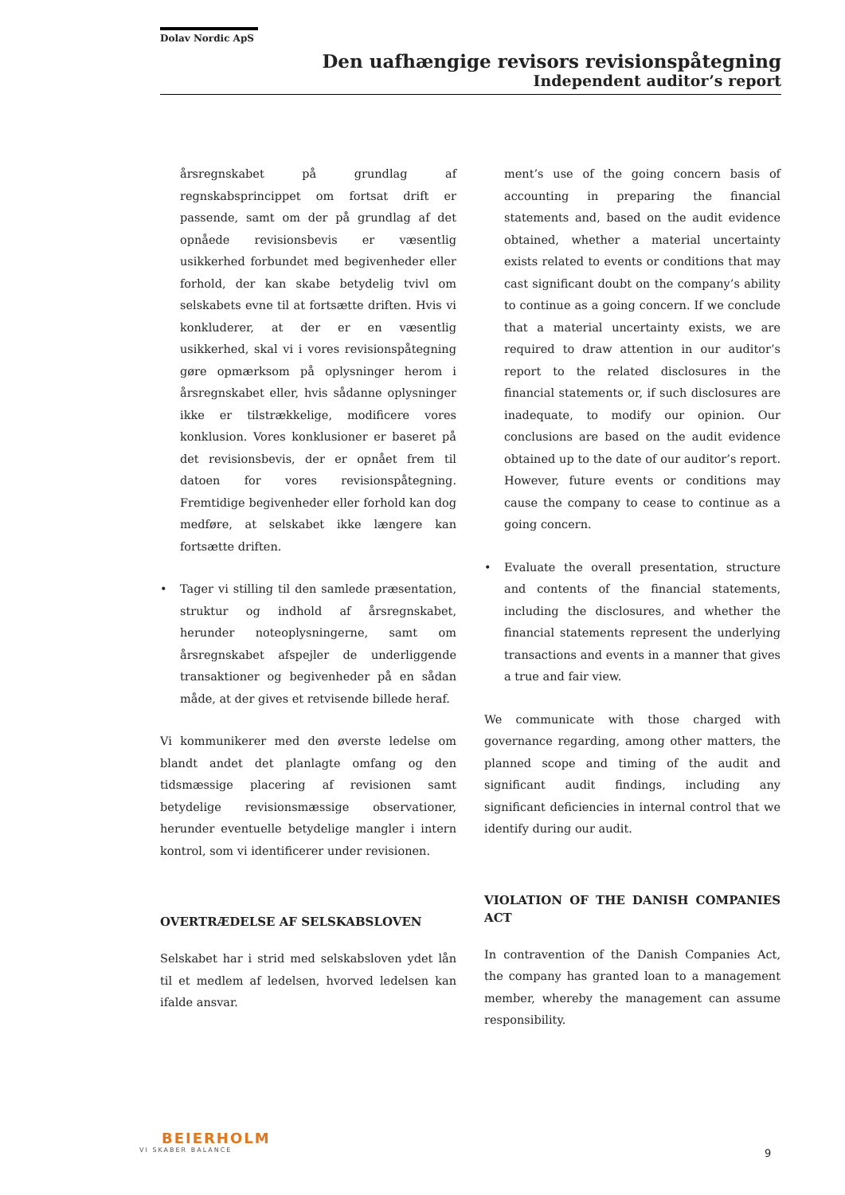Dolav Nordic ApS
Den uafhængige revisors revisionspåtegning
Independent auditor’s report
årsregnskabet på grundlag af regnskabsprincippet om fortsat drift er passende, samt om der på grundlag af det opnåede revisionsbevis er væsentlig usikkerhed forbundet med begivenheder eller forhold, der kan skabe betydelig tvivl om selskabets evne til at fortsætte driften. Hvis vi konkluderer, at der er en væsentlig usikkerhed, skal vi i vores revisionspåtegning gøre opmærksom på oplysninger herom i årsregnskabet eller, hvis sådanne oplysninger ikke er tilstrækkelige, modificere vores konklusion. Vores konklusioner er baseret på det revisionsbevis, der er opnået frem til datoen for vores revisionspåtegning. Fremtidige begivenheder eller forhold kan dog medføre, at selskabet ikke længere kan fortsætte driften.
• Tager vi stilling til den samlede præsentation, struktur og indhold af årsregnskabet, herunder noteoplysningerne, samt om årsregnskabet afspejler de underliggende transaktioner og begivenheder på en sådan måde, at der gives et retvisende billede heraf.
Vi kommunikerer med den øverste ledelse om blandt andet det planlagte omfang og den tidsmæssige placering af revisionen samt betydelige revisionsmæssige observationer, herunder eventuelle betydelige mangler i intern kontrol, som vi identificerer under revisionen.
OVERTRÆDELSE AF SELSKABSLOVEN
Selskabet har i strid med selskabsloven ydet lån til et medlem af ledelsen, hvorved ledelsen kan ifalde ansvar.
ment’s use of the going concern basis of accounting in preparing the financial statements and, based on the audit evidence obtained, whether a material uncertainty exists related to events or conditions that may cast significant doubt on the company’s ability to continue as a going concern. If we conclude that a material uncertainty exists, we are required to draw attention in our auditor’s report to the related disclosures in the financial statements or, if such disclosures are inadequate, to modify our opinion. Our conclusions are based on the audit evidence obtained up to the date of our auditor’s report. However, future events or conditions may cause the company to cease to continue as a going concern.
• Evaluate the overall presentation, structure and contents of the financial statements, including the disclosures, and whether the financial statements represent the underlying transactions and events in a manner that gives a true and fair view.
We communicate with those charged with governance regarding, among other matters, the planned scope and timing of the audit and significant audit findings, including any significant deficiencies in internal control that we identify during our audit.
VIOLATION OF THE DANISH COMPANIES ACT
In contravention of the Danish Companies Act, the company has granted loan to a management member, whereby the management can assume responsibility.
BEIERHOLM
VI SKABER BALANCE
9